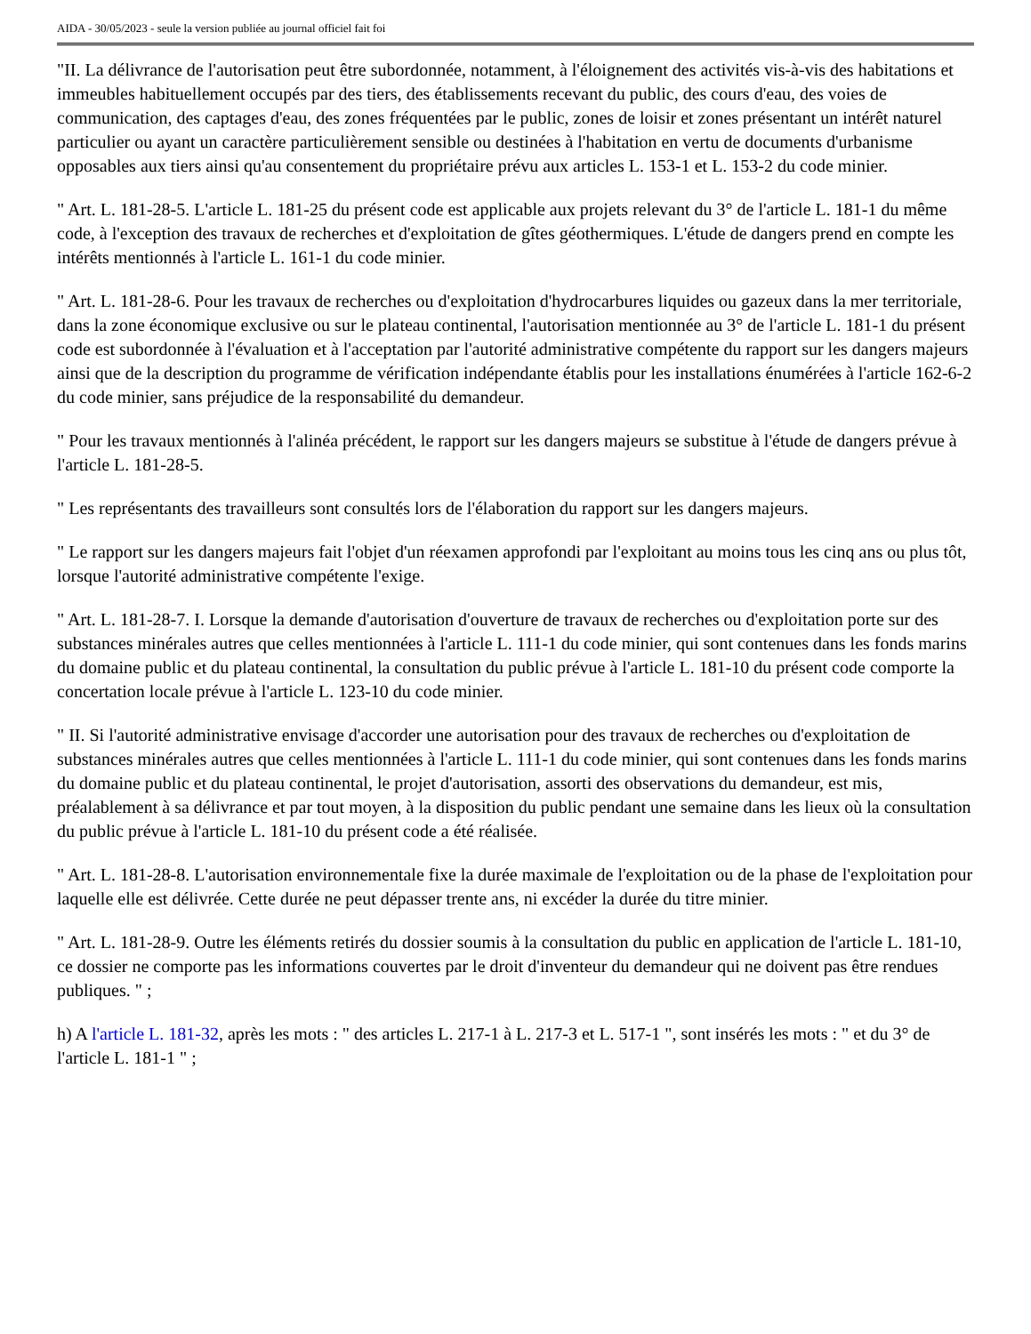AIDA - 30/05/2023 - seule la version publiée au journal officiel fait foi
"II. La délivrance de l'autorisation peut être subordonnée, notamment, à l'éloignement des activités vis-à-vis des habitations et immeubles habituellement occupés par des tiers, des établissements recevant du public, des cours d'eau, des voies de communication, des captages d'eau, des zones fréquentées par le public, zones de loisir et zones présentant un intérêt naturel particulier ou ayant un caractère particulièrement sensible ou destinées à l'habitation en vertu de documents d'urbanisme opposables aux tiers ainsi qu'au consentement du propriétaire prévu aux articles L. 153-1 et L. 153-2 du code minier.
" Art. L. 181-28-5. L'article L. 181-25 du présent code est applicable aux projets relevant du 3° de l'article L. 181-1 du même code, à l'exception des travaux de recherches et d'exploitation de gîtes géothermiques. L'étude de dangers prend en compte les intérêts mentionnés à l'article L. 161-1 du code minier.
" Art. L. 181-28-6. Pour les travaux de recherches ou d'exploitation d'hydrocarbures liquides ou gazeux dans la mer territoriale, dans la zone économique exclusive ou sur le plateau continental, l'autorisation mentionnée au 3° de l'article L. 181-1 du présent code est subordonnée à l'évaluation et à l'acceptation par l'autorité administrative compétente du rapport sur les dangers majeurs ainsi que de la description du programme de vérification indépendante établis pour les installations énumérées à l'article 162-6-2 du code minier, sans préjudice de la responsabilité du demandeur.
" Pour les travaux mentionnés à l'alinéa précédent, le rapport sur les dangers majeurs se substitue à l'étude de dangers prévue à l'article L. 181-28-5.
" Les représentants des travailleurs sont consultés lors de l'élaboration du rapport sur les dangers majeurs.
" Le rapport sur les dangers majeurs fait l'objet d'un réexamen approfondi par l'exploitant au moins tous les cinq ans ou plus tôt, lorsque l'autorité administrative compétente l'exige.
" Art. L. 181-28-7. I. Lorsque la demande d'autorisation d'ouverture de travaux de recherches ou d'exploitation porte sur des substances minérales autres que celles mentionnées à l'article L. 111-1 du code minier, qui sont contenues dans les fonds marins du domaine public et du plateau continental, la consultation du public prévue à l'article L. 181-10 du présent code comporte la concertation locale prévue à l'article L. 123-10 du code minier.
" II. Si l'autorité administrative envisage d'accorder une autorisation pour des travaux de recherches ou d'exploitation de substances minérales autres que celles mentionnées à l'article L. 111-1 du code minier, qui sont contenues dans les fonds marins du domaine public et du plateau continental, le projet d'autorisation, assorti des observations du demandeur, est mis, préalablement à sa délivrance et par tout moyen, à la disposition du public pendant une semaine dans les lieux où la consultation du public prévue à l'article L. 181-10 du présent code a été réalisée.
" Art. L. 181-28-8. L'autorisation environnementale fixe la durée maximale de l'exploitation ou de la phase de l'exploitation pour laquelle elle est délivrée. Cette durée ne peut dépasser trente ans, ni excéder la durée du titre minier.
" Art. L. 181-28-9. Outre les éléments retirés du dossier soumis à la consultation du public en application de l'article L. 181-10, ce dossier ne comporte pas les informations couvertes par le droit d'inventeur du demandeur qui ne doivent pas être rendues publiques. " ;
h) A l'article L. 181-32, après les mots : " des articles L. 217-1 à L. 217-3 et L. 517-1 ", sont insérés les mots : " et du 3° de l'article L. 181-1 " ;